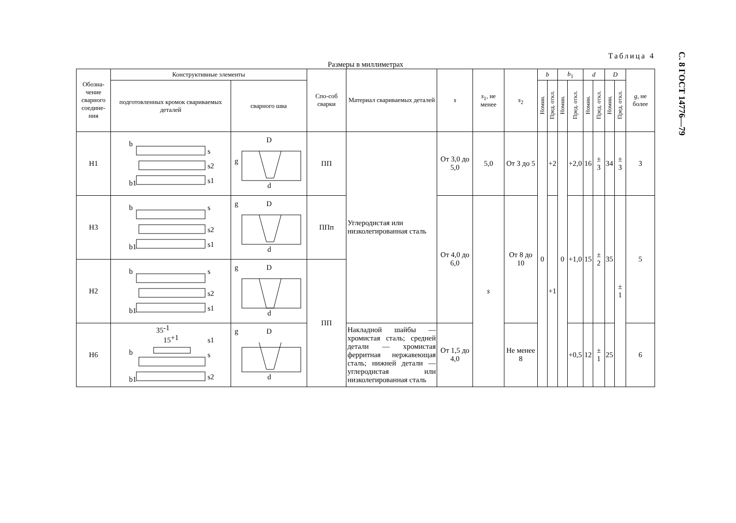Таблица 4
Размеры в миллиметрах
| Обозна-чение сварного соедине-ния | Конструктивные элементы | | Спо-соб сварки | Материал свариваемых деталей | s | s<sub>1</sub>, не менее | s<sub>2</sub> | b | | b<sub>1</sub> | | d | | D | | g , не более |
| --- | --- | --- | --- | --- | --- | --- | --- | --- | --- | --- | --- | --- | --- | --- | --- | --- |
| | подготовленных кромок свариваемых деталей | сварного шва | | | | | | Номин. | Пред. откл. | Номин. | Пред. откл. | Номин. | Пред. откл. | Номин. | Пред. откл. | |
| Н1 | b s s2 s1 b1 | D g d | ПП | Углеродистая или низколегированная сталь | От 3,0 до 5,0 | 5,0 | От 3 до 5 | 0 | +2 | 0 | +2,0 | 16 | ± 3 | 34 | ± 3 | 3 |
| Н3 | b s s2 s1 b1 | g D d | ППп | | От 4,0 до 6,0 | s | От 8 до 10 | | +1 | | +1,0 | 15 | ± 2 | 35 | ± 1 | 5 |
| Н2 | b s s2 s1 b1 | g D d | ПП | | | | | | | | | | | | | |
| Н6 | 35 -1 15 +1 b s1 s s2 b1 | g D d | | Накладной шайбы — хромистая сталь; средней детали — хромистая ферритная нержавеющая сталь; нижней детали — углеродистая или низколегированная сталь | От 1,5 до 4,0 | | Не менее 8 | | | | +0,5 | 12 | ± 1 | 25 | | 6 |
С. 8 ГОСТ 14776—79